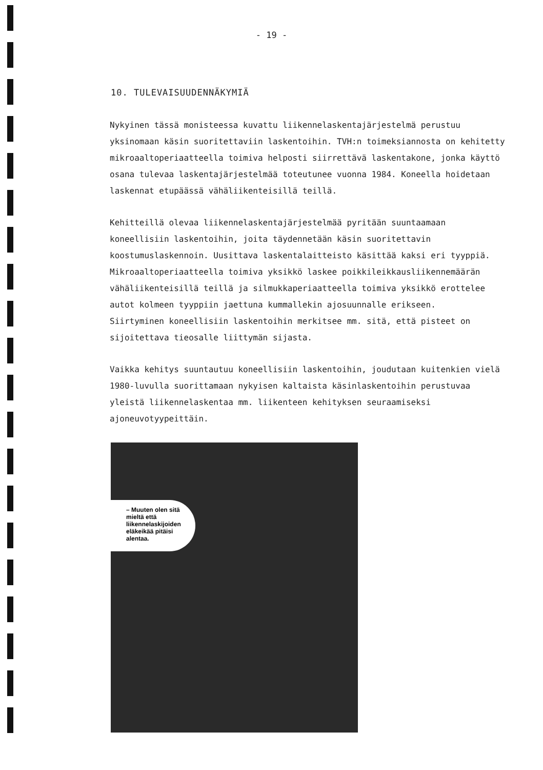- 19 -
10. TULEVAISUUDENNÄKYMIÄ
Nykyinen tässä monisteessa kuvattu liikennelaskentajärjestelmä perustuu yksinomaan käsin suoritettaviin laskentoihin. TVH:n toimeksiannosta on kehitetty mikroaaltoperiaatteella toimiva helposti siirrettävä laskentakone, jonka käyttö osana tulevaa laskentajärjestelmää toteutunee vuonna 1984. Koneella hoidetaan laskennat etupäässä vähäliikenteisillä teillä.
Kehitteillä olevaa liikennelaskentajärjestelmää pyritään suuntaamaan koneellisiin laskentoihin, joita täydennetään käsin suoritettavin koostumuslaskennoin. Uusittava laskentalaitteisto käsittää kaksi eri tyyppiä. Mikroaaltoperiaatteella toimiva yksikkö laskee poikkileikkausliikennemäärän vähäliikenteisillä teillä ja silmukkaperiaatteella toimiva yksikkö erottelee autot kolmeen tyyppiin jaettuna kummallekin ajosuunnalle erikseen.
Siirtyminen koneellisiin laskentoihin merkitsee mm. sitä, että pisteet on sijoitettava tieosalle liittymän sijasta.
Vaikka kehitys suuntautuu koneellisiin laskentoihin, joudutaan kuitenkien vielä 1980-luvulla suorittamaan nykyisen kaltaista käsinlaskentoihin perustuvaa yleistä liikennelaskentaa mm. liikenteen kehityksen seuraamiseksi ajoneuvotyypeittäin.
– Muuten olen sitä mieltä että liikennelaskijoiden eläkeikää pitäisi alentaa.